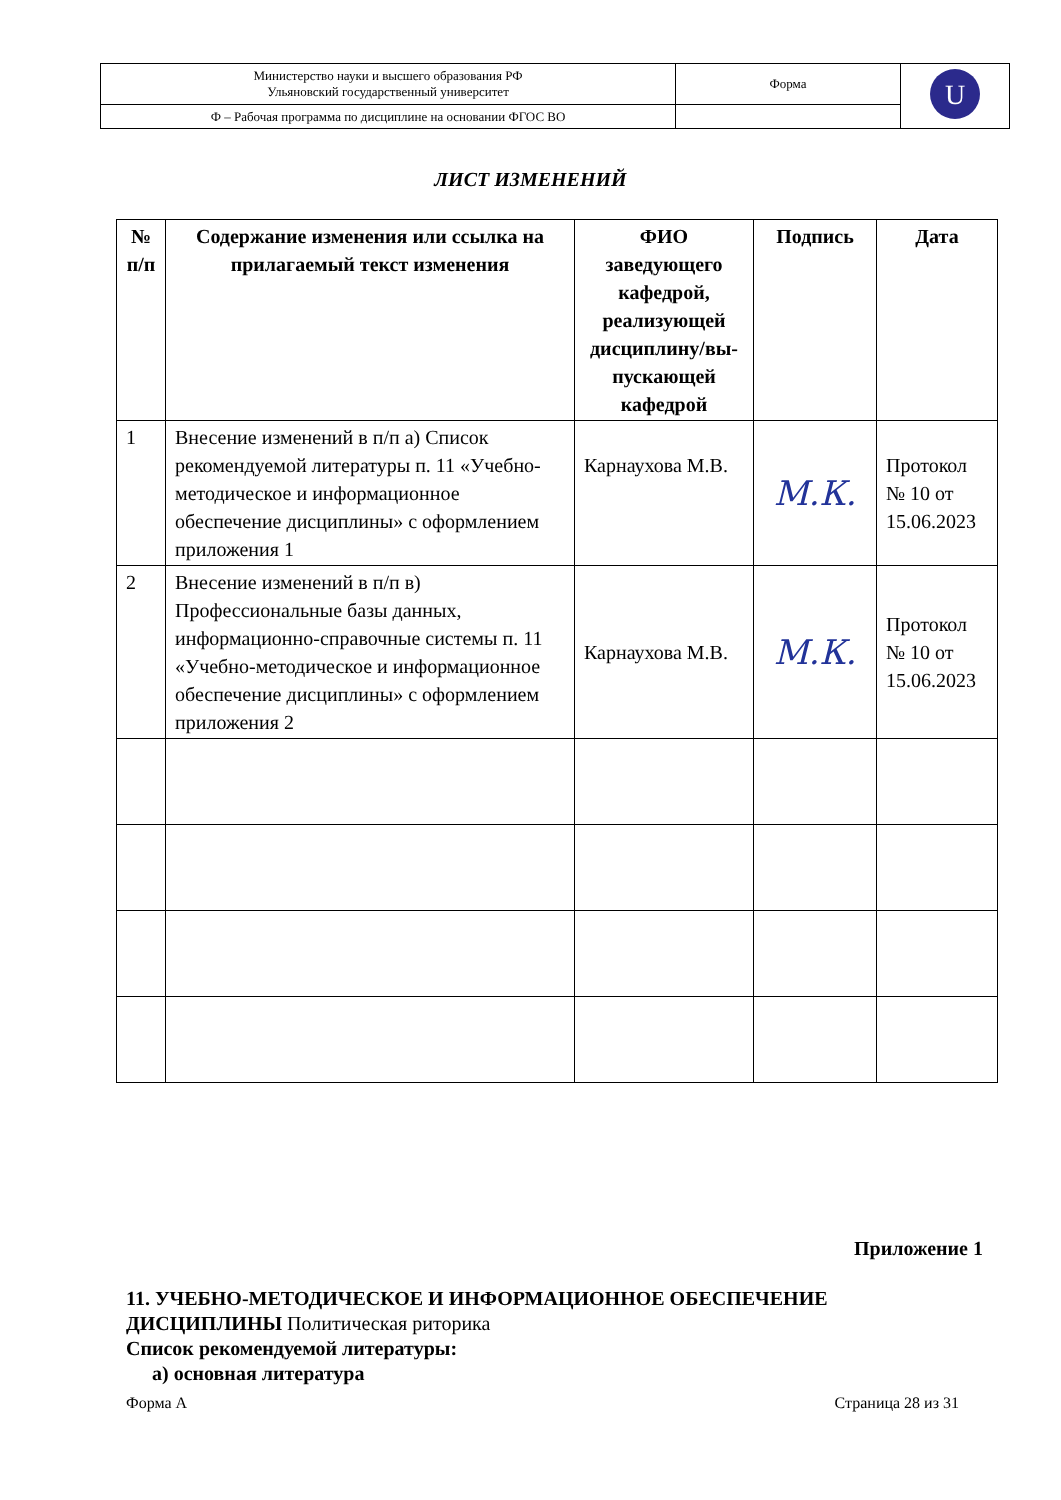| Министерство науки и высшего образования РФ Ульяновский государственный университет | Форма | U |
| Ф – Рабочая программа по дисциплине на основании ФГОС ВО | | |
ЛИСТ ИЗМЕНЕНИЙ
| № п/п | Содержание изменения или ссылка на прилагаемый текст изменения | ФИО заведующего кафедрой, реализующей дисциплину/вы-пускающей кафедрой | Подпись | Дата |
| --- | --- | --- | --- | --- |
| 1 | Внесение изменений в п/п а) Список рекомендуемой литературы п. 11 «Учебно-методическое и информационное обеспечение дисциплины» с оформлением приложения 1 | Карнаухова М.В. | М.К. | Протокол № 10 от 15.06.2023 |
| 2 | Внесение изменений в п/п в) Профессиональные базы данных, информационно-справочные системы п. 11 «Учебно-методическое и информационное обеспечение дисциплины» с оформлением приложения 2 | Карнаухова М.В. | М.К. | Протокол № 10 от 15.06.2023 |
Приложение 1
11. УЧЕБНО-МЕТОДИЧЕСКОЕ И ИНФОРМАЦИОННОЕ ОБЕСПЕЧЕНИЕ ДИСЦИПЛИНЫ Политическая риторика
Список рекомендуемой литературы:
а) основная литература
Форма А Страница 28 из 31